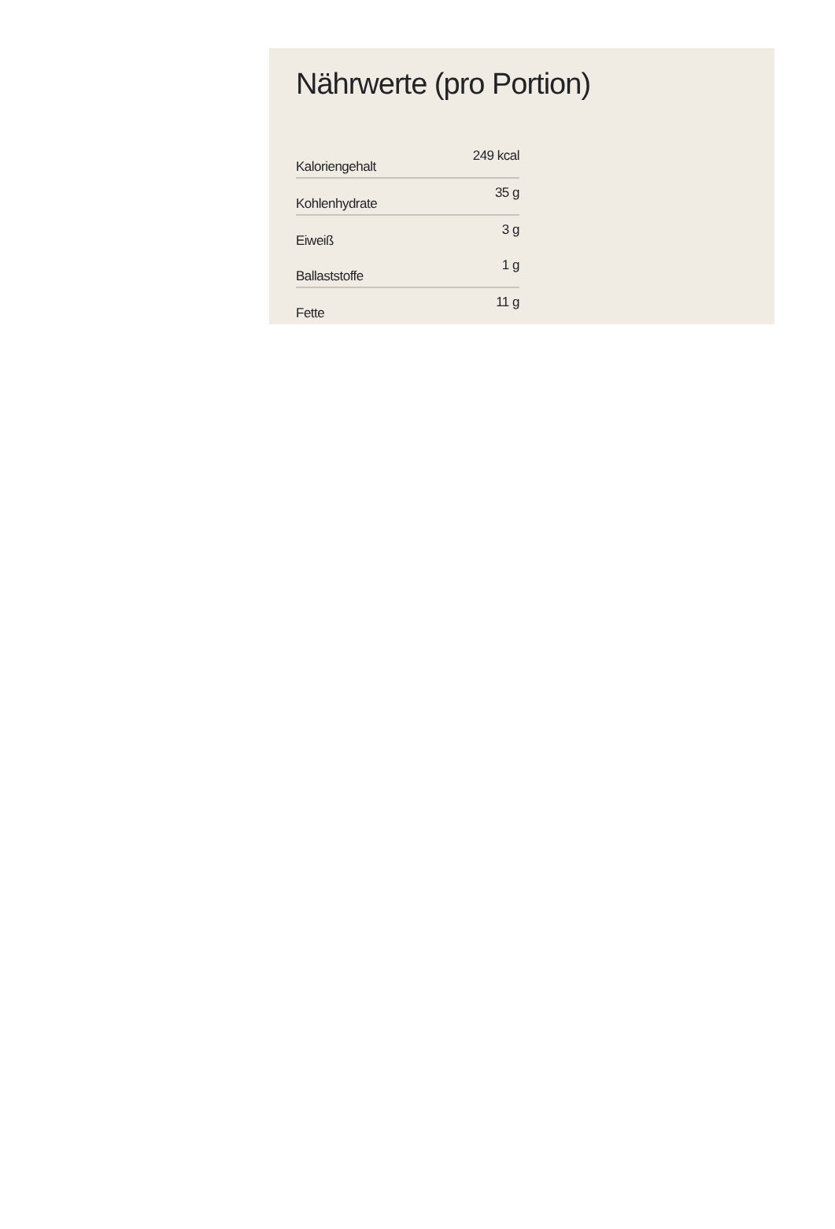Nährwerte (pro Portion)
| Kaloriengehalt | 249 kcal |
| Kohlenhydrate | 35 g |
| Eiweiß | 3 g |
| Ballaststoffe | 1 g |
| Fette | 11 g |